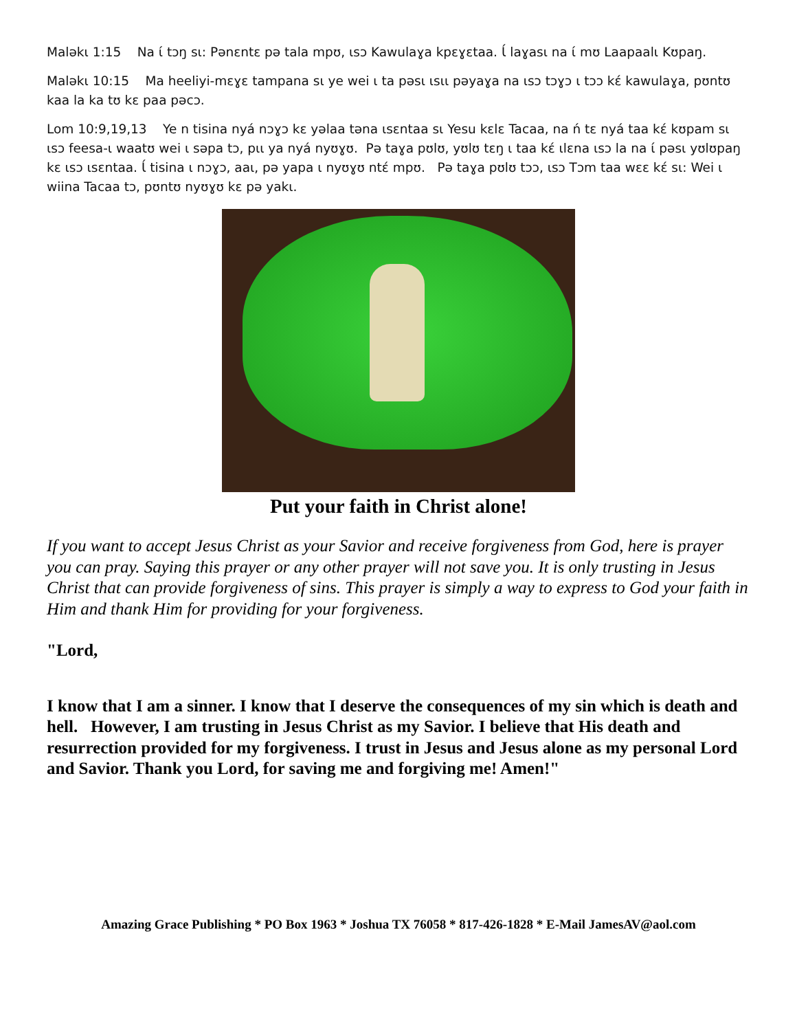Maləkɩ 1:15 Na ɩ́ tɔŋ sɩ: Pənɛntɛ pə tala mpʊ, ɩsɔ Kawulaɣa kpɛɣɛtaa. Ɩ́ laɣasɩ na ɩ́ mʊ Laapaalɩ Kʊpaŋ.
Maləkɩ 10:15 Ma heeliyi-mɛɣɛ tampana sɩ ye wei ɩ ta pəsɩ ɩsɩɩ pəyaɣa na ɩsɔ tɔɣɔ ɩ tɔɔ kɛ́ kawulaɣa, pʊntʊ kaa la ka tʊ kɛ paa pəcɔ.
Lom 10:9,19,13 Ye n tisina nyá nɔɣɔ kɛ yəlaa təna ɩsɛntaa sɩ Yesu kɛlɛ Tacaa, na ń tɛ nyá taa kɛ́ kʊpam sɩ ɩsɔ feesa-ɩ waatʊ wei ɩ səpa tɔ, pɩɩ ya nyá nyʊɣʊ. Pə taɣa pʊlʊ, yʊlʊ tɛŋ ɩ taa kɛ́ ɩlɛna ɩsɔ la na ɩ́ pəsɩ yʊlʊpaŋ kɛ ɩsɔ ɩsɛntaa. Ɩ́ tisina ɩ nɔɣɔ, aaɩ, pə yapa ɩ nyʊɣʊ ntɛ́ mpʊ. Pə taɣa pʊlʊ tɔɔ, ɩsɔ Tɔm taa wɛɛ kɛ́ sɩ: Wei ɩ wiina Tacaa tɔ, pʊntʊ nyʊɣʊ kɛ pə yakɩ.
Put your faith in Christ alone!
If you want to accept Jesus Christ as your Savior and receive forgiveness from God, here is prayer you can pray. Saying this prayer or any other prayer will not save you. It is only trusting in Jesus Christ that can provide forgiveness of sins. This prayer is simply a way to express to God your faith in Him and thank Him for providing for your forgiveness.
"Lord,
I know that I am a sinner. I know that I deserve the consequences of my sin which is death and hell. However, I am trusting in Jesus Christ as my Savior. I believe that His death and resurrection provided for my forgiveness. I trust in Jesus and Jesus alone as my personal Lord and Savior. Thank you Lord, for saving me and forgiving me! Amen!"
Amazing Grace Publishing * PO Box 1963 * Joshua TX 76058 * 817-426-1828 * E-Mail JamesAV@aol.com